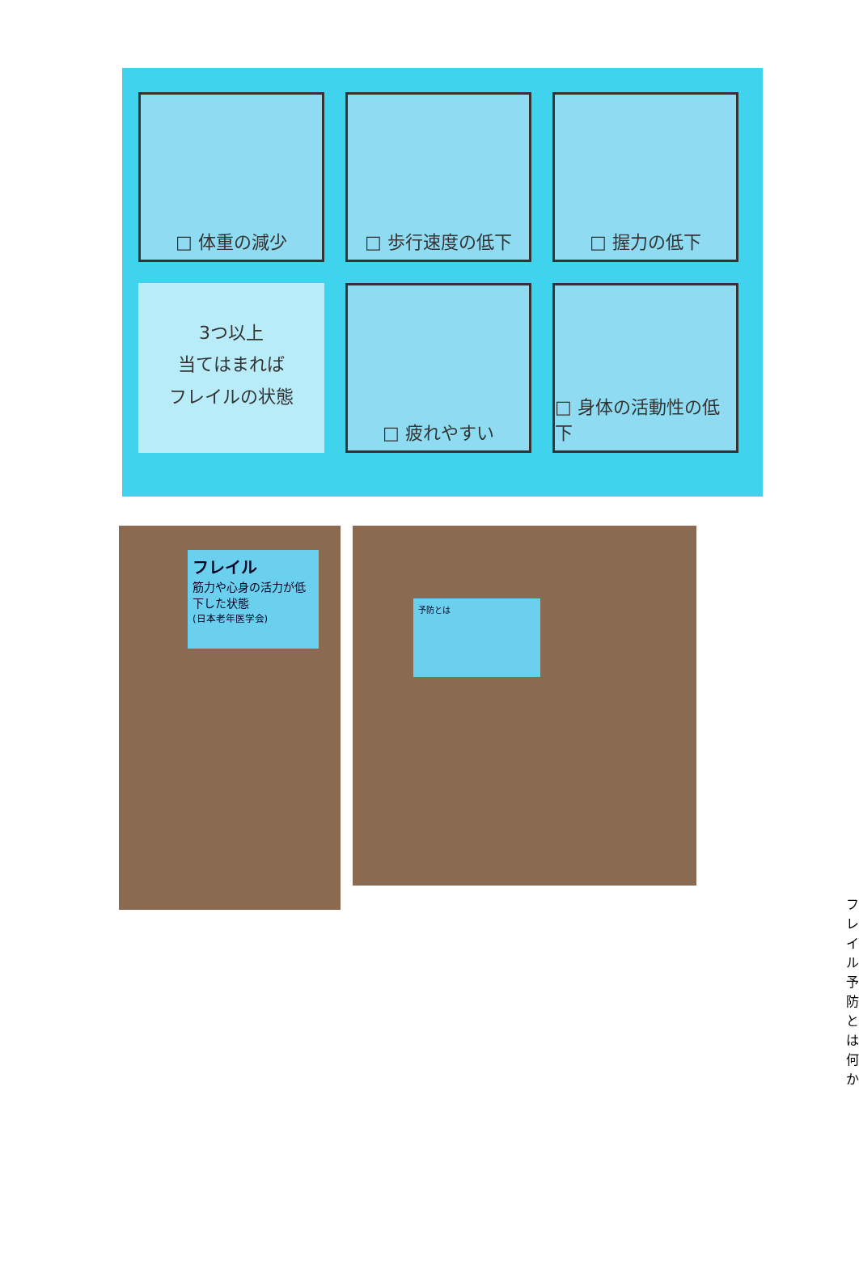□ 体重の減少
□ 歩行速度の低下
□ 握力の低下
3つ以上
当てはまれば
フレイルの状態
□ 疲れやすい
□ 身体の活動性の低下
フレイル
筋力や心身の活力が低下した状態
(日本老年医学会)
予防とは
フレイル予防とは何か